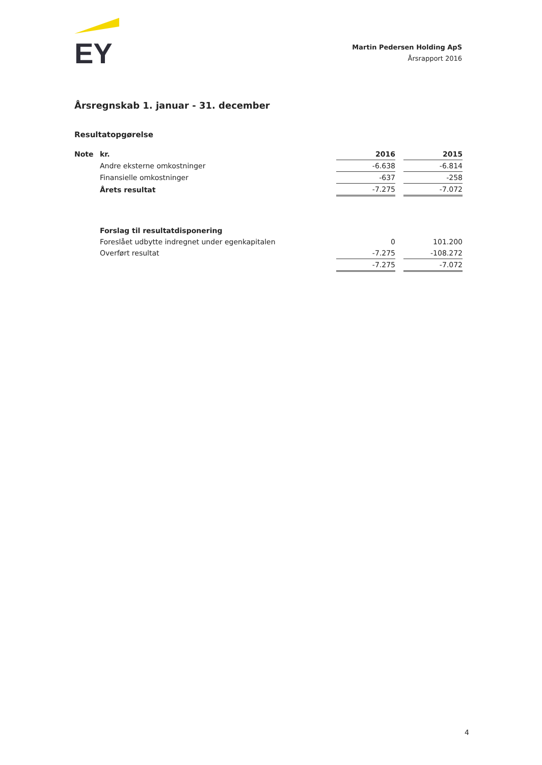EY
Martin Pedersen Holding ApS
Årsrapport 2016
Årsregnskab 1. januar - 31. december
Resultatopgørelse
| Note | kr. | 2016 | | 2015 |
| | Andre eksterne omkostninger | -6.638 | | -6.814 |
| | Finansielle omkostninger | -637 | | -258 |
| | Årets resultat | -7.275 | | -7.072 |
| | Forslag til resultatdisponering | | | |
| | Foreslået udbytte indregnet under egenkapitalen | 0 | | 101.200 |
| | Overført resultat | -7.275 | | -108.272 |
| | | -7.275 | | -7.072 |
4